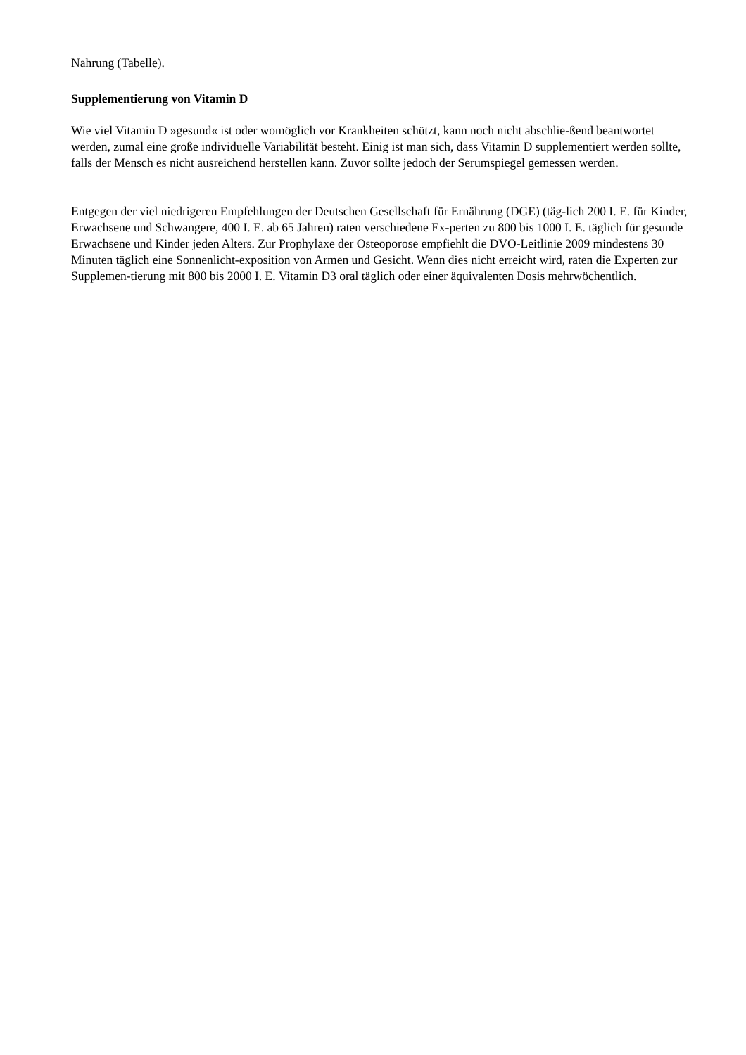Nahrung (Tabelle).
Supplementierung von Vitamin D
Wie viel Vitamin D »gesund« ist oder womöglich vor Krankheiten schützt, kann noch nicht abschlie-ßend beantwortet werden, zumal eine große individuelle Variabilität besteht. Einig ist man sich, dass Vitamin D supplementiert werden sollte, falls der Mensch es nicht ausreichend herstellen kann. Zuvor sollte jedoch der Serumspiegel gemessen werden.
Entgegen der viel niedrigeren Empfehlungen der Deutschen Gesellschaft für Ernährung (DGE) (täg-lich 200 I. E. für Kinder, Erwachsene und Schwangere, 400 I. E. ab 65 Jahren) raten verschiedene Ex-perten zu 800 bis 1000 I. E. täglich für gesunde Erwachsene und Kinder jeden Alters. Zur Prophylaxe der Osteoporose empfiehlt die DVO-Leitlinie 2009 mindestens 30 Minuten täglich eine Sonnenlicht-exposition von Armen und Gesicht. Wenn dies nicht erreicht wird, raten die Experten zur Supplemen-tierung mit 800 bis 2000 I. E. Vitamin D3 oral täglich oder einer äquivalenten Dosis mehrwöchentlich.